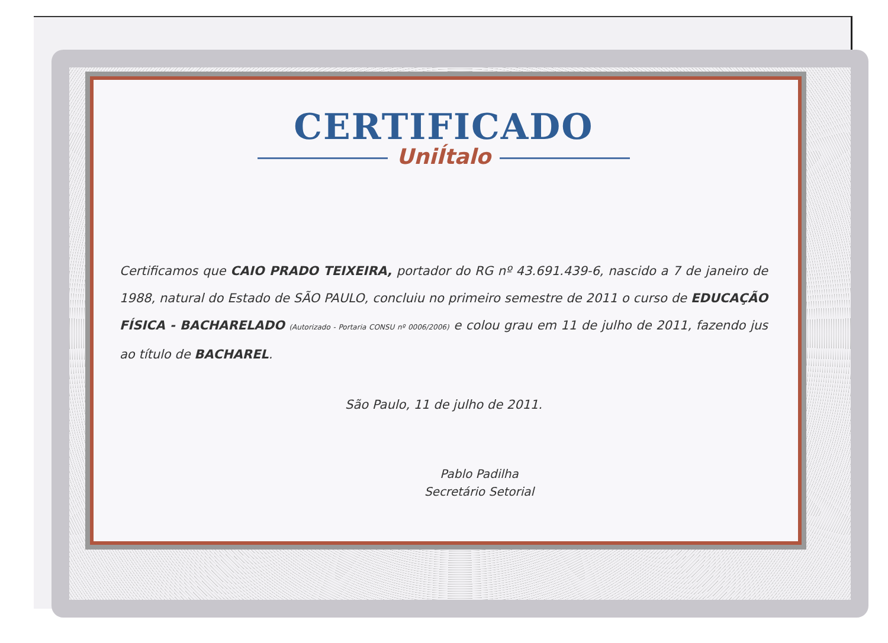CERTIFICADO
UniÍtalo
Certificamos que CAIO PRADO TEIXEIRA, portador do RG nº 43.691.439-6, nascido a 7 de janeiro de 1988, natural do Estado de SÃO PAULO, concluiu no primeiro semestre de 2011 o curso de EDUCAÇÃO FÍSICA - BACHARELADO (Autorizado - Portaria CONSU nº 0006/2006) e colou grau em 11 de julho de 2011, fazendo jus ao título de BACHAREL.
São Paulo, 11 de julho de 2011.
Pablo Padilha
Secretário Setorial